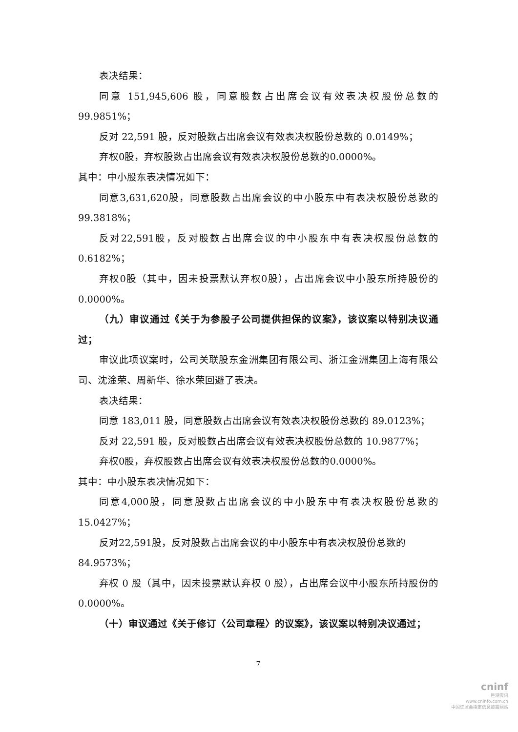表决结果：
同意 151,945,606 股，同意股数占出席会议有效表决权股份总数的99.9851%；
反对 22,591 股，反对股数占出席会议有效表决权股份总数的 0.0149%；
弃权0股，弃权股数占出席会议有效表决权股份总数的0.0000%。
其中：中小股东表决情况如下：
同意3,631,620股，同意股数占出席会议的中小股东中有表决权股份总数的99.3818%；
反对22,591股，反对股数占出席会议的中小股东中有表决权股份总数的0.6182%；
弃权0股（其中，因未投票默认弃权0股），占出席会议中小股东所持股份的0.0000%。
（九）审议通过《关于为参股子公司提供担保的议案》，该议案以特别决议通过；
审议此项议案时，公司关联股东金洲集团有限公司、浙江金洲集团上海有限公司、沈淦荣、周新华、徐水荣回避了表决。
表决结果：
同意 183,011 股，同意股数占出席会议有效表决权股份总数的 89.0123%；
反对 22,591 股，反对股数占出席会议有效表决权股份总数的 10.9877%；
弃权0股，弃权股数占出席会议有效表决权股份总数的0.0000%。
其中：中小股东表决情况如下：
同意4,000股，同意股数占出席会议的中小股东中有表决权股份总数的15.0427%；
反对22,591股，反对股数占出席会议的中小股东中有表决权股份总数的
84.9573%；
弃权 0 股（其中，因未投票默认弃权 0 股），占出席会议中小股东所持股份的 0.0000%。
（十）审议通过《关于修订〈公司章程〉的议案》，该议案以特别决议通过；
7
cninf
巨潮资讯
www.cninfo.com.cn
中国证监会指定信息披露网站